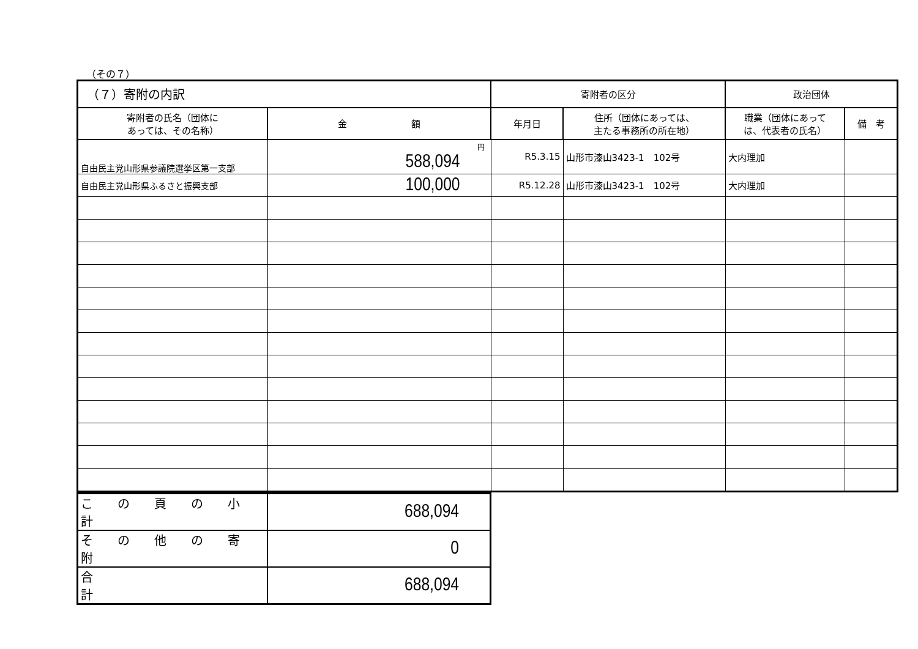（その７）
| （７）寄附の内訳 | | 寄附者の区分 | | 政治団体 | |
| --- | --- | --- | --- | --- | --- |
| 寄附者の氏名（団体に あっては、その名称） | 金 額 | 年月日 | 住所（団体にあっては、 主たる事務所の所在地） | 職業（団体にあって は、代表者の氏名） | 備 考 |
| 自由民主党山形県参議院選挙区第一支部 | 円 588,094 | R5.3.15 | 山形市漆山3423-1 102号 | 大内理加 | |
| 自由民主党山形県ふるさと振興支部 | 100,000 | R5.12.28 | 山形市漆山3423-1 102号 | 大内理加 | |
| こ の 頁 の 小 計 | 688,094 |
| そ の 他 の 寄 附 | 0 |
| 合 計 | 688,094 |